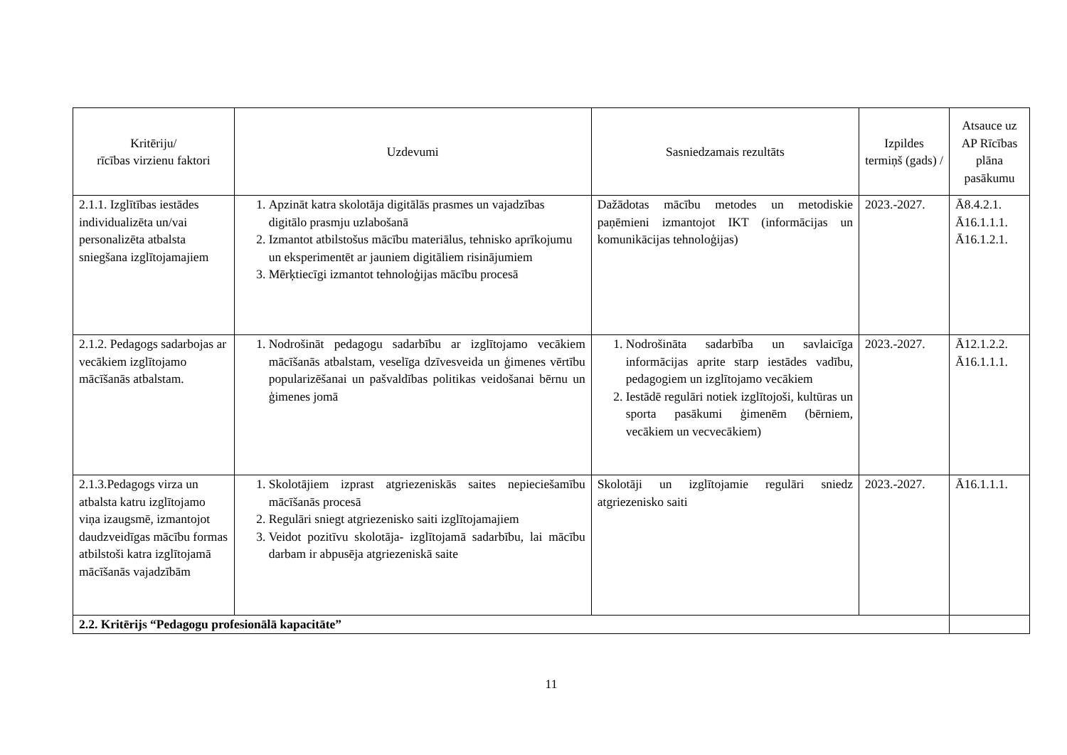| Kritēriju/ rīcības virzienu faktori | Uzdevumi | Sasniedzamais rezultāts | Izpildes termiņš (gads) / | Atsauce uz AP Rīcības plāna pasākumu |
| --- | --- | --- | --- | --- |
| 2.1.1. Izglītības iestādes individualizēta un/vai personalizēta atbalsta sniegšana izglītojamajiem | 1. Apzināt katra skolotāja digitālās prasmes un vajadzības digitālo prasmju uzlabošanā 2. Izmantot atbilstošus mācību materiālus, tehnisko aprīkojumu un eksperimentēt ar jauniem digitāliem risinājumiem 3. Mērķtiecīgi izmantot tehnoloģijas mācību procesā | Dažādotas mācību metodes un metodiskie paņēmieni izmantojot IKT (informācijas un komunikācijas tehnoloģijas) | 2023.-2027. | Ā8.4.2.1. Ā16.1.1.1. Ā16.1.2.1. |
| 2.1.2. Pedagogs sadarbojas ar vecākiem izglītojamo mācīšanās atbalstam. | 1. Nodrošināt pedagogu sadarbību ar izglītojamo vecākiem mācīšanās atbalstam, veselīga dzīvesveida un ģimenes vērtību popularizēšanai un pašvaldības politikas veidošanai bērnu un ģimenes jomā | 1. Nodrošināta sadarbība un savlaicīga informācijas aprite starp iestādes vadību, pedagogiem un izglītojamo vecākiem 2. Iestādē regulāri notiek izglītojoši, kultūras un sporta pasākumi ģimenēm (bērniem, vecākiem un vecvecākiem) | 2023.-2027. | Ā12.1.2.2. Ā16.1.1.1. |
| 2.1.3.Pedagogs virza un atbalsta katru izglītojamo viņa izaugsmē, izmantojot daudzveidīgas mācību formas atbilstoši katra izglītojamā mācīšanās vajadzībām | 1. Skolotājiem izprast atgriezeniskās saites nepieciešamību mācīšanās procesā 2. Regulāri sniegt atgriezenisko saiti izglītojamajiem 3. Veidot pozitīvu skolotāja- izglītojamā sadarbību, lai mācību darbam ir abpusēja atgriezeniskā saite | Skolotāji un izglītojamie regulāri sniedz atgriezenisko saiti | 2023.-2027. | Ā16.1.1.1. |
| 2.2. Kritērijs “Pedagogu profesionālā kapacitāte” | | | | |
11